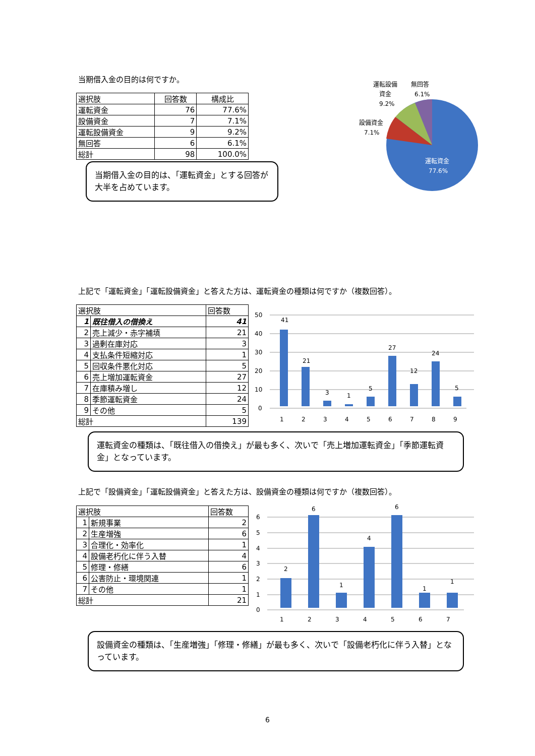当期借入金の目的は何ですか。
| 選択肢 | 回答数 | 構成比 |
| --- | --- | --- |
| 運転資金 | 76 | 77.6% |
| 設備資金 | 7 | 7.1% |
| 運転設備資金 | 9 | 9.2% |
| 無回答 | 6 | 6.1% |
| 総計 | 98 | 100.0% |
当期借入金の目的は、「運転資金」とする回答が大半を占めています。
運転設備
資金
9.2%
無回答
6.1%
設備資金
7.1%
運転資金
77.6%
上記で「運転資金」「運転設備資金」と答えた方は、運転資金の種類は何ですか（複数回答）。
| 選択肢 | | 回答数 |
| --- | --- | --- |
| 1 | 既往借入の借換え | 41 |
| 2 | 売上減少・赤字補填 | 21 |
| 3 | 過剰在庫対応 | 3 |
| 4 | 支払条件短縮対応 | 1 |
| 5 | 回収条件悪化対応 | 5 |
| 6 | 売上増加運転資金 | 27 |
| 7 | 在庫積み増し | 12 |
| 8 | 季節運転資金 | 24 |
| 9 | その他 | 5 |
| 総計 | | 139 |
50
40
30
20
10
0
41
21
3
1
5
27
12
24
5
1
2
3
4
5
6
7
8
9
運転資金の種類は、「既往借入の借換え」が最も多く、次いで「売上増加運転資金」「季節運転資金」となっています。
上記で「設備資金」「運転設備資金」と答えた方は、設備資金の種類は何ですか（複数回答）。
| 選択肢 | | 回答数 |
| --- | --- | --- |
| 1 | 新規事業 | 2 |
| 2 | 生産増強 | 6 |
| 3 | 合理化・効率化 | 1 |
| 4 | 設備老朽化に伴う入替 | 4 |
| 5 | 修理・修繕 | 6 |
| 6 | 公害防止・環境関連 | 1 |
| 7 | その他 | 1 |
| 総計 | | 21 |
6
5
4
3
2
1
0
2
6
1
4
6
1
1
1
2
3
4
5
6
7
設備資金の種類は、「生産増強」「修理・修繕」が最も多く、次いで「設備老朽化に伴う入替」となっています。
6